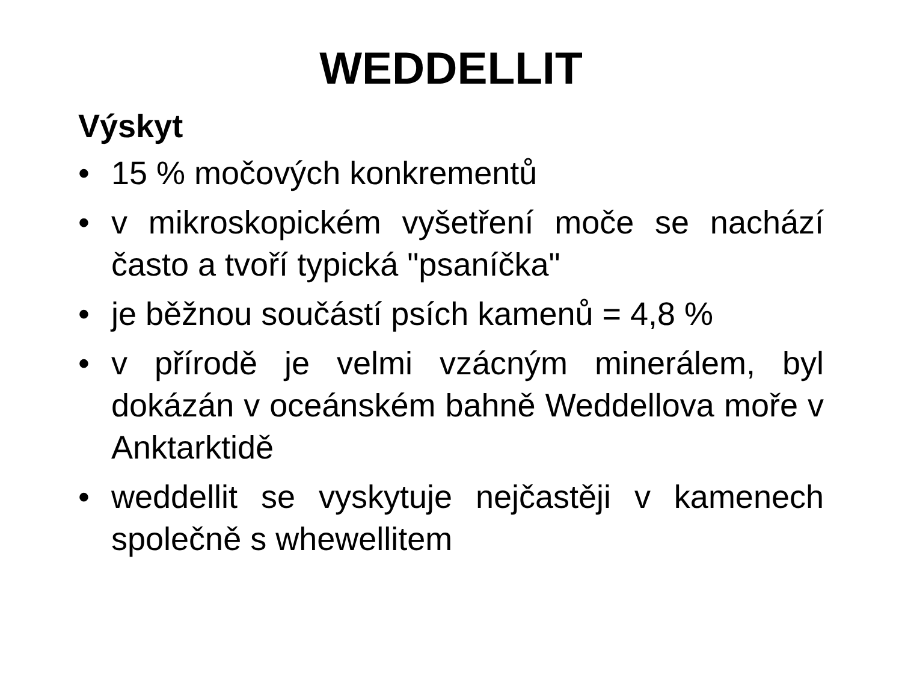WEDDELLIT
Výskyt
• 15 % močových konkrementů
• v mikroskopickém vyšetření moče se nachází často a tvoří typická "psaníčka"
• je běžnou součástí psích kamenů = 4,8 %
• v přírodě je velmi vzácným minerálem, byl dokázán v oceánském bahně Weddellova moře v Anktarktidě
• weddellit se vyskytuje nejčastěji v kamenech společně s whewellitem